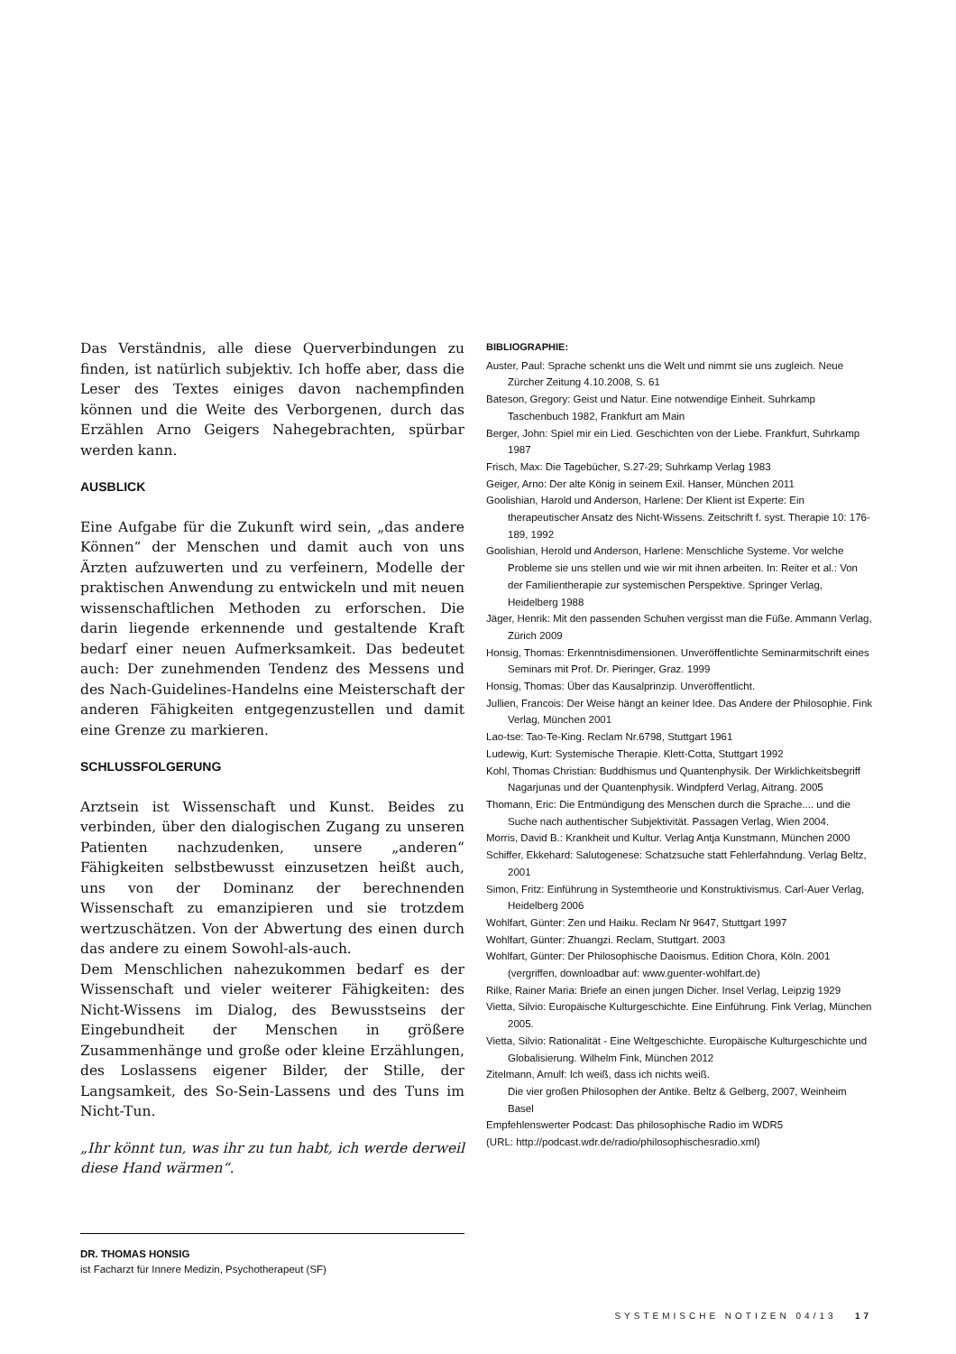Das Verständnis, alle diese Querverbindungen zu finden, ist natürlich subjektiv. Ich hoffe aber, dass die Leser des Textes einiges davon nachempfinden können und die Weite des Verborgenen, durch das Erzählen Arno Geigers Nahegebrachten, spürbar werden kann.
AUSBLICK
Eine Aufgabe für die Zukunft wird sein, „das andere Können“ der Menschen und damit auch von uns Ärzten aufzuwerten und zu verfeinern, Modelle der praktischen Anwendung zu entwickeln und mit neuen wissenschaftlichen Methoden zu erforschen. Die darin liegende erkennende und gestaltende Kraft bedarf einer neuen Aufmerksamkeit. Das bedeutet auch: Der zunehmenden Tendenz des Messens und des Nach-Guidelines-Handelns eine Meisterschaft der anderen Fähigkeiten entgegenzustellen und damit eine Grenze zu markieren.
SCHLUSSFOLGERUNG
Arztsein ist Wissenschaft und Kunst. Beides zu verbinden, über den dialogischen Zugang zu unseren Patienten nachzudenken, unsere „anderen“ Fähigkeiten selbstbewusst einzusetzen heißt auch, uns von der Dominanz der berechnenden Wissenschaft zu emanzipieren und sie trotzdem wertzuschätzen. Von der Abwertung des einen durch das andere zu einem Sowohl-als-auch.
Dem Menschlichen nahezukommen bedarf es der Wissenschaft und vieler weiterer Fähigkeiten: des Nicht-Wissens im Dialog, des Bewusstseins der Eingebundheit der Menschen in größere Zusammenhänge und große oder kleine Erzählungen, des Loslassens eigener Bilder, der Stille, der Langsamkeit, des So-Sein-Lassens und des Tuns im Nicht-Tun.
„Ihr könnt tun, was ihr zu tun habt, ich werde derweil diese Hand wärmen“.
DR. THOMAS HONSIG
ist Facharzt für Innere Medizin, Psychotherapeut (SF)
BIBLIOGRAPHIE:
Auster, Paul: Sprache schenkt uns die Welt und nimmt sie uns zugleich. Neue Zürcher Zeitung 4.10.2008, S. 61
Bateson, Gregory: Geist und Natur. Eine notwendige Einheit. Suhrkamp Taschenbuch 1982, Frankfurt am Main
Berger, John: Spiel mir ein Lied. Geschichten von der Liebe. Frankfurt, Suhrkamp 1987
Frisch, Max: Die Tagebücher, S.27-29; Suhrkamp Verlag 1983
Geiger, Arno: Der alte König in seinem Exil. Hanser, München 2011
Goolishian, Harold und Anderson, Harlene: Der Klient ist Experte: Ein therapeutischer Ansatz des Nicht-Wissens. Zeitschrift f. syst. Therapie 10: 176-189, 1992
Goolishian, Herold und Anderson, Harlene: Menschliche Systeme. Vor welche Probleme sie uns stellen und wie wir mit ihnen arbeiten. In: Reiter et al.: Von der Familientherapie zur systemischen Perspektive. Springer Verlag, Heidelberg 1988
Jäger, Henrik: Mit den passenden Schuhen vergisst man die Füße. Ammann Verlag, Zürich 2009
Honsig, Thomas: Erkenntnisdimensionen. Unveröffentlichte Seminarmitschrift eines Seminars mit Prof. Dr. Pieringer, Graz. 1999
Honsig, Thomas: Über das Kausalprinzip. Unveröffentlicht.
Jullien, Francois: Der Weise hängt an keiner Idee. Das Andere der Philosophie. Fink Verlag, München 2001
Lao-tse: Tao-Te-King. Reclam Nr.6798, Stuttgart 1961
Ludewig, Kurt: Systemische Therapie. Klett-Cotta, Stuttgart 1992
Kohl, Thomas Christian: Buddhismus und Quantenphysik. Der Wirklichkeitsbegriff Nagarjunas und der Quantenphysik. Windpferd Verlag, Aitrang. 2005
Thomann, Eric: Die Entmündigung des Menschen durch die Sprache.... und die Suche nach authentischer Subjektivität. Passagen Verlag, Wien 2004.
Morris, David B.: Krankheit und Kultur. Verlag Antja Kunstmann, München 2000
Schiffer, Ekkehard: Salutogenese: Schatzsuche statt Fehlerfahndung. Verlag Beltz, 2001
Simon, Fritz: Einführung in Systemtheorie und Konstruktivismus. Carl-Auer Verlag, Heidelberg 2006
Wohlfart, Günter: Zen und Haiku. Reclam Nr 9647, Stuttgart 1997
Wohlfart, Günter: Zhuangzi. Reclam, Stuttgart. 2003
Wohlfart, Günter: Der Philosophische Daoismus. Edition Chora, Köln. 2001 (vergriffen, downloadbar auf: www.guenter-wohlfart.de)
Rilke, Rainer Maria: Briefe an einen jungen Dicher. Insel Verlag, Leipzig 1929
Vietta, Silvio: Europäische Kulturgeschichte. Eine Einführung. Fink Verlag, München 2005.
Vietta, Silvio: Rationalität - Eine Weltgeschichte. Europäische Kulturgeschichte und Globalisierung. Wilhelm Fink, München 2012
Zitelmann, Arnulf: Ich weiß, dass ich nichts weiß.
Die vier großen Philosophen der Antike. Beltz & Gelberg, 2007, Weinheim Basel
Empfehlenswerter Podcast: Das philosophische Radio im WDR5
(URL: http://podcast.wdr.de/radio/philosophischesradio.xml)
SYSTEMISCHE NOTIZEN 04/13 17